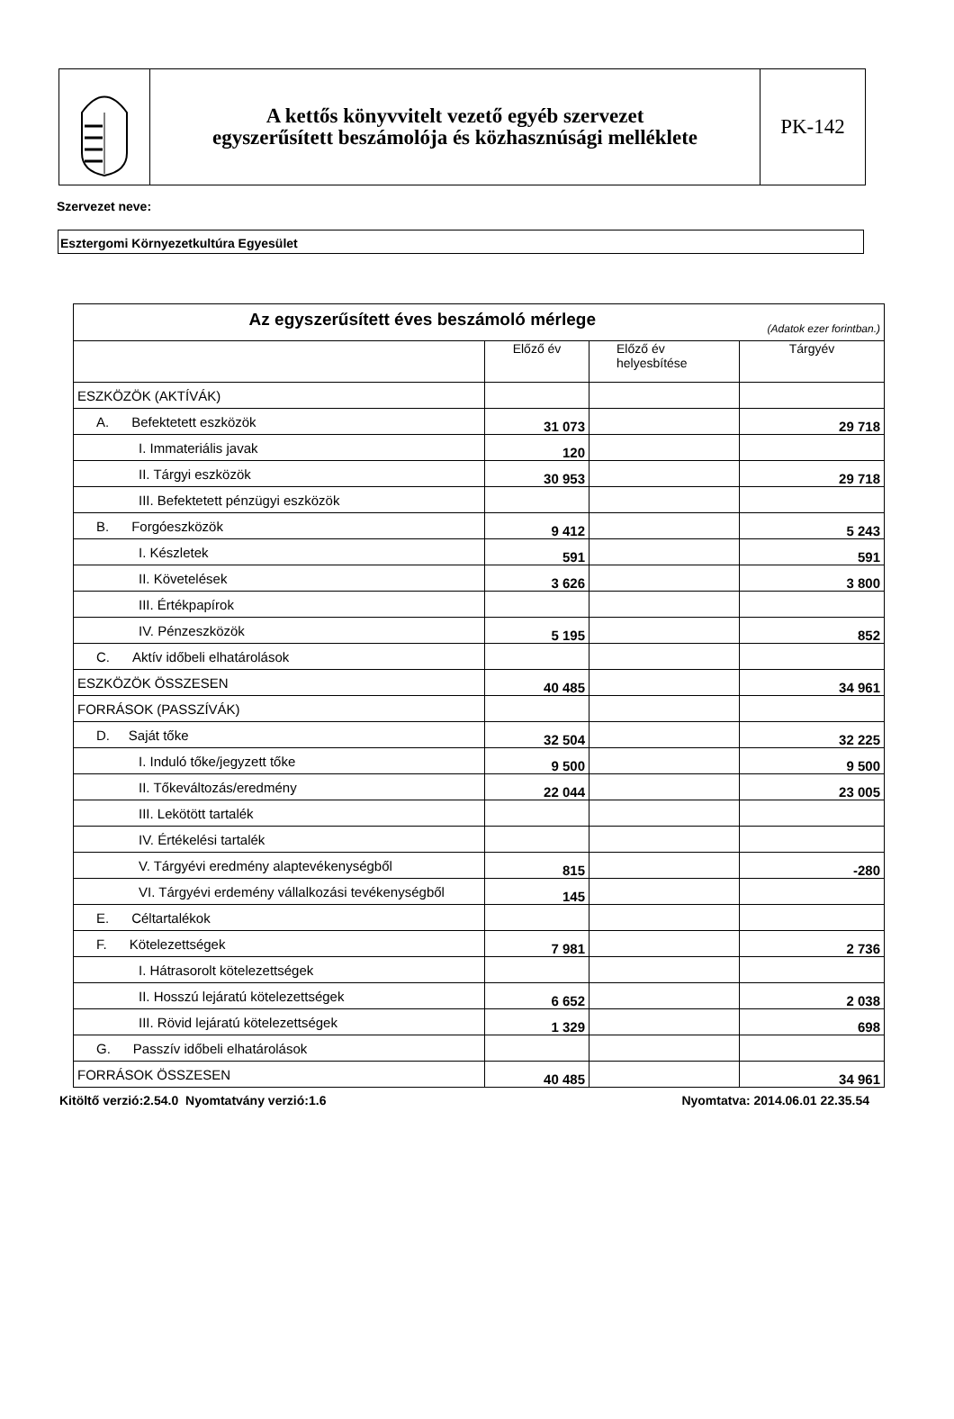A kettős könyvvitelt vezető egyéb szervezet
egyszerűsített beszámolója és közhasznúsági melléklete
PK-142
Szervezet neve:
Esztergomi Környezetkultúra Egyesület
| Az egyszerűsített éves beszámoló mérlege (Adatok ezer forintban.) | | | |
| --- | --- | --- | --- |
| | Előző év | Előző év helyesbítése | Tárgyév |
| ESZKÖZÖK (AKTÍVÁK) | | | |
| A. Befektetett eszközök | 31 073 | | 29 718 |
| I. Immateriális javak | 120 | | |
| II. Tárgyi eszközök | 30 953 | | 29 718 |
| III. Befektetett pénzügyi eszközök | | | |
| B. Forgóeszközök | 9 412 | | 5 243 |
| I. Készletek | 591 | | 591 |
| II. Követelések | 3 626 | | 3 800 |
| III. Értékpapírok | | | |
| IV. Pénzeszközök | 5 195 | | 852 |
| C. Aktív időbeli elhatárolások | | | |
| ESZKÖZÖK ÖSSZESEN | 40 485 | | 34 961 |
| FORRÁSOK (PASSZÍVÁK) | | | |
| D. Saját tőke | 32 504 | | 32 225 |
| I. Induló tőke/jegyzett tőke | 9 500 | | 9 500 |
| II. Tőkeváltozás/eredmény | 22 044 | | 23 005 |
| III. Lekötött tartalék | | | |
| IV. Értékelési tartalék | | | |
| V. Tárgyévi eredmény alaptevékenységből | 815 | | -280 |
| VI. Tárgyévi erdemény vállalkozási tevékenységből | 145 | | |
| E. Céltartalékok | | | |
| F. Kötelezettségek | 7 981 | | 2 736 |
| I. Hátrasorolt kötelezettségek | | | |
| II. Hosszú lejáratú kötelezettségek | 6 652 | | 2 038 |
| III. Rövid lejáratú kötelezettségek | 1 329 | | 698 |
| G. Passzív időbeli elhatárolások | | | |
| FORRÁSOK ÖSSZESEN | 40 485 | | 34 961 |
Kitöltő verzió:2.54.0 Nyomtatvány verzió:1.6 Nyomtatva: 2014.06.01 22.35.54